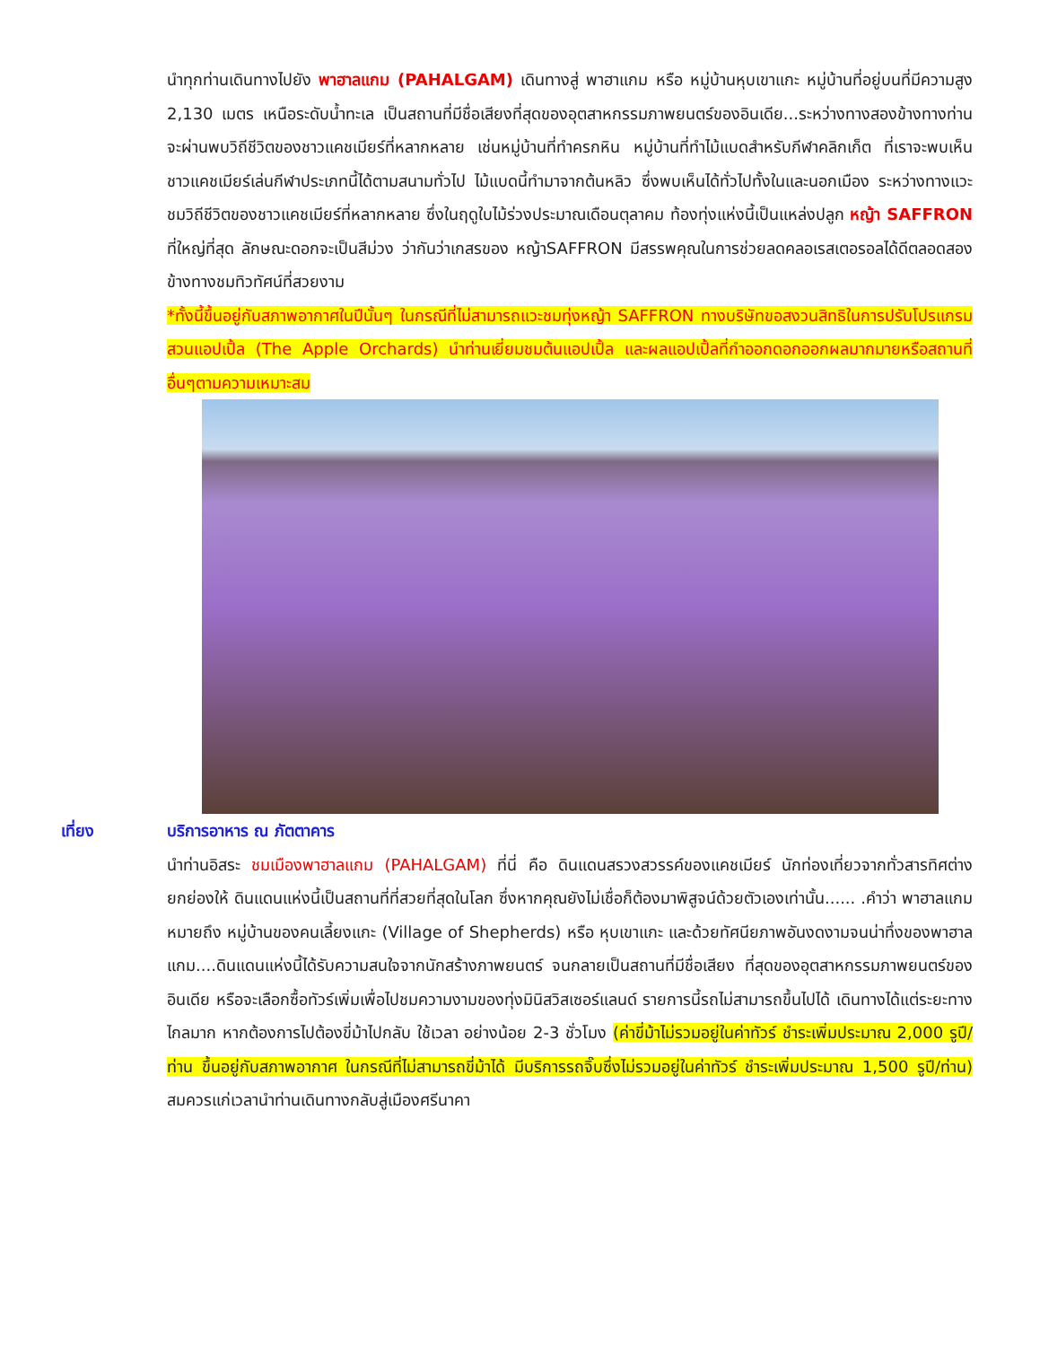นำทุกท่านเดินทางไปยัง พาฮาลแกม (PAHALGAM) เดินทางสู่ พาฮาแกม หรือ หมู่บ้านหุบเขาแกะ หมู่บ้านที่อยู่บนที่มีความสูง 2,130 เมตร เหนือระดับน้ำทะเล เป็นสถานที่มีชื่อเสียงที่สุดของอุตสาหกรรมภาพยนตร์ของอินเดีย...ระหว่างทางสองข้างทางท่านจะผ่านพบวิถีชีวิตของชาวแคชเมียร์ที่หลากหลาย เช่นหมู่บ้านที่ทำครกหิน หมู่บ้านที่ทำไม้แบดสำหรับกีฬาคลิกเก็ต ที่เราจะพบเห็นชาวแคชเมียร์เล่นกีฬาประเภทนี้ได้ตามสนามทั่วไป ไม้แบดนี้ทำมาจากต้นหลิว ซึ่งพบเห็นได้ทั่วไปทั้งในและนอกเมือง ระหว่างทางแวะชมวิถีชีวิตของชาวแคชเมียร์ที่หลากหลาย ซึ่งในฤดูใบไม้ร่วงประมาณเดือนตุลาคม ท้องทุ่งแห่งนี้เป็นแหล่งปลูก หญ้า SAFFRON ที่ใหญ่ที่สุด ลักษณะดอกจะเป็นสีม่วง ว่ากันว่าเกสรของ หญ้าSAFFRON มีสรรพคุณในการช่วยลดคลอเรสเตอรอลได้ดีตลอดสองข้างทางชมทิวทัศน์ที่สวยงาม
*ทั้งนี้ขึ้นอยู่กับสภาพอากาศในปีนั้นๆ ในกรณีที่ไม่สามารถแวะชมทุ่งหญ้า SAFFRON ทางบริษัทขอสงวนสิทธิในการปรับโปรแกรม สวนแอปเปิ้ล (The Apple Orchards) นำท่านเยี่ยมชมต้นแอปเปิ้ล และผลแอปเปิ้ลที่กำออกดอกออกผลมากมายหรือสถานที่อื่นๆตามความเหมาะสม
เที่ยง บริการอาหาร ณ ภัตตาคาร
นำท่านอิสระ ชมเมืองพาฮาลแกม (PAHALGAM) ที่นี่ คือ ดินแดนสรวงสวรรค์ของแคชเมียร์ นักท่องเที่ยวจากทั่วสารทิศต่างยกย่องให้ ดินแดนแห่งนี้เป็นสถานที่ที่สวยที่สุดในโลก ซึ่งหากคุณยังไม่เชื่อก็ต้องมาพิสูจน์ด้วยตัวเองเท่านั้น...... .คำว่า พาฮาลแกม หมายถึง หมู่บ้านของคนเลี้ยงแกะ (Village of Shepherds) หรือ หุบเขาแกะ และด้วยทัศนียภาพอันงดงามจนน่าทึ่งของพาฮาลแกม....ดินแดนแห่งนี้ได้รับความสนใจจากนักสร้างภาพยนตร์ จนกลายเป็นสถานที่มีชื่อเสียง ที่สุดของอุตสาหกรรมภาพยนตร์ของอินเดีย หรือจะเลือกซื้อทัวร์เพิ่มเพื่อไปชมความงามของทุ่งมินิสวิสเซอร์แลนด์ รายการนี้รถไม่สามารถขึ้นไปได้ เดินทางได้แต่ระยะทางไกลมาก หากต้องการไปต้องขี่ม้าไปกลับ ใช้เวลา อย่างน้อย 2-3 ชั่วโมง (ค่าขี่ม้าไม่รวมอยู่ในค่าทัวร์ ชำระเพิ่มประมาณ 2,000 รูปี/ท่าน ขึ้นอยู่กับสภาพอากาศ ในกรณีที่ไม่สามารถขี่ม้าได้ มีบริการรถจิ๊บซึ่งไม่รวมอยู่ในค่าทัวร์ ชำระเพิ่มประมาณ 1,500 รูปี/ท่าน) สมควรแก่เวลานำท่านเดินทางกลับสู่เมืองศรีนาคา